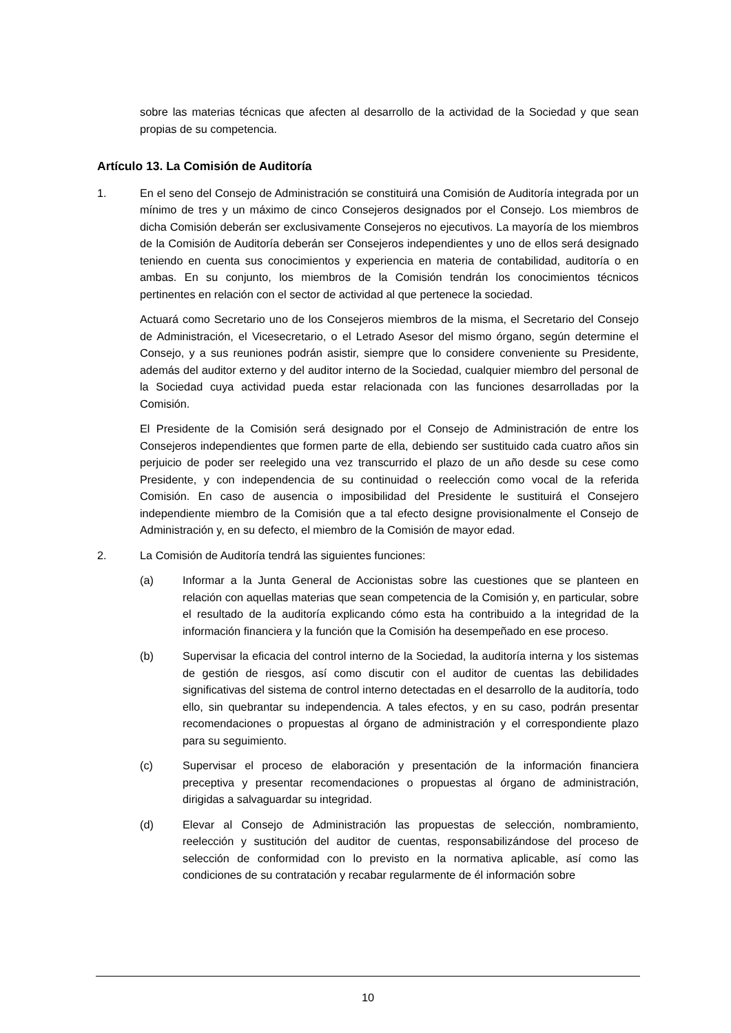sobre las materias técnicas que afecten al desarrollo de la actividad de la Sociedad y que sean propias de su competencia.
Artículo 13. La Comisión de Auditoría
1. En el seno del Consejo de Administración se constituirá una Comisión de Auditoría integrada por un mínimo de tres y un máximo de cinco Consejeros designados por el Consejo. Los miembros de dicha Comisión deberán ser exclusivamente Consejeros no ejecutivos. La mayoría de los miembros de la Comisión de Auditoría deberán ser Consejeros independientes y uno de ellos será designado teniendo en cuenta sus conocimientos y experiencia en materia de contabilidad, auditoría o en ambas. En su conjunto, los miembros de la Comisión tendrán los conocimientos técnicos pertinentes en relación con el sector de actividad al que pertenece la sociedad.
Actuará como Secretario uno de los Consejeros miembros de la misma, el Secretario del Consejo de Administración, el Vicesecretario, o el Letrado Asesor del mismo órgano, según determine el Consejo, y a sus reuniones podrán asistir, siempre que lo considere conveniente su Presidente, además del auditor externo y del auditor interno de la Sociedad, cualquier miembro del personal de la Sociedad cuya actividad pueda estar relacionada con las funciones desarrolladas por la Comisión.
El Presidente de la Comisión será designado por el Consejo de Administración de entre los Consejeros independientes que formen parte de ella, debiendo ser sustituido cada cuatro años sin perjuicio de poder ser reelegido una vez transcurrido el plazo de un año desde su cese como Presidente, y con independencia de su continuidad o reelección como vocal de la referida Comisión. En caso de ausencia o imposibilidad del Presidente le sustituirá el Consejero independiente miembro de la Comisión que a tal efecto designe provisionalmente el Consejo de Administración y, en su defecto, el miembro de la Comisión de mayor edad.
2. La Comisión de Auditoría tendrá las siguientes funciones:
(a) Informar a la Junta General de Accionistas sobre las cuestiones que se planteen en relación con aquellas materias que sean competencia de la Comisión y, en particular, sobre el resultado de la auditoría explicando cómo esta ha contribuido a la integridad de la información financiera y la función que la Comisión ha desempeñado en ese proceso.
(b) Supervisar la eficacia del control interno de la Sociedad, la auditoría interna y los sistemas de gestión de riesgos, así como discutir con el auditor de cuentas las debilidades significativas del sistema de control interno detectadas en el desarrollo de la auditoría, todo ello, sin quebrantar su independencia. A tales efectos, y en su caso, podrán presentar recomendaciones o propuestas al órgano de administración y el correspondiente plazo para su seguimiento.
(c) Supervisar el proceso de elaboración y presentación de la información financiera preceptiva y presentar recomendaciones o propuestas al órgano de administración, dirigidas a salvaguardar su integridad.
(d) Elevar al Consejo de Administración las propuestas de selección, nombramiento, reelección y sustitución del auditor de cuentas, responsabilizándose del proceso de selección de conformidad con lo previsto en la normativa aplicable, así como las condiciones de su contratación y recabar regularmente de él información sobre
10